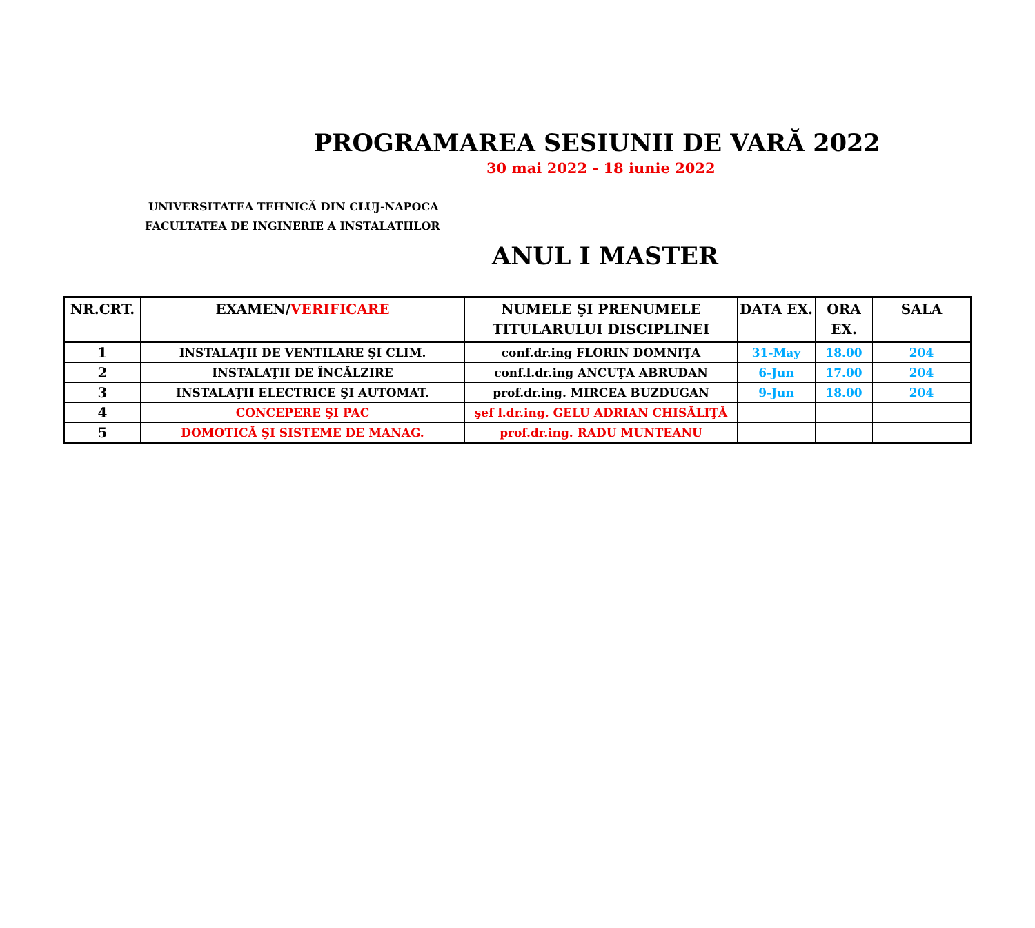PROGRAMAREA SESIUNII DE VARĂ 2022
30 mai 2022 - 18 iunie 2022
UNIVERSITATEA TEHNICĂ DIN CLUJ-NAPOCA
FACULTATEA DE INGINERIE A INSTALATIILOR
ANUL I MASTER
| NR.CRT. | EXAMEN/ VERIFICARE | NUMELE ŞI PRENUMELE TITULARULUI DISCIPLINEI | DATA EX. | ORA EX. | SALA |
| --- | --- | --- | --- | --- | --- |
| 1 | INSTALAŢII DE VENTILARE ŞI CLIM. | conf.dr.ing FLORIN DOMNIŢA | 31-May | 18.00 | 204 |
| 2 | INSTALAŢII DE ÎNCĂLZIRE | conf.l.dr.ing ANCUŢA ABRUDAN | 6-Jun | 17.00 | 204 |
| 3 | INSTALAŢII ELECTRICE ŞI AUTOMAT. | prof.dr.ing. MIRCEA BUZDUGAN | 9-Jun | 18.00 | 204 |
| 4 | CONCEPERE ŞI PAC | şef l.dr.ing. GELU ADRIAN CHISĂLIŢĂ | | | |
| 5 | DOMOTICĂ ŞI SISTEME DE MANAG. | prof.dr.ing. RADU MUNTEANU | | | |